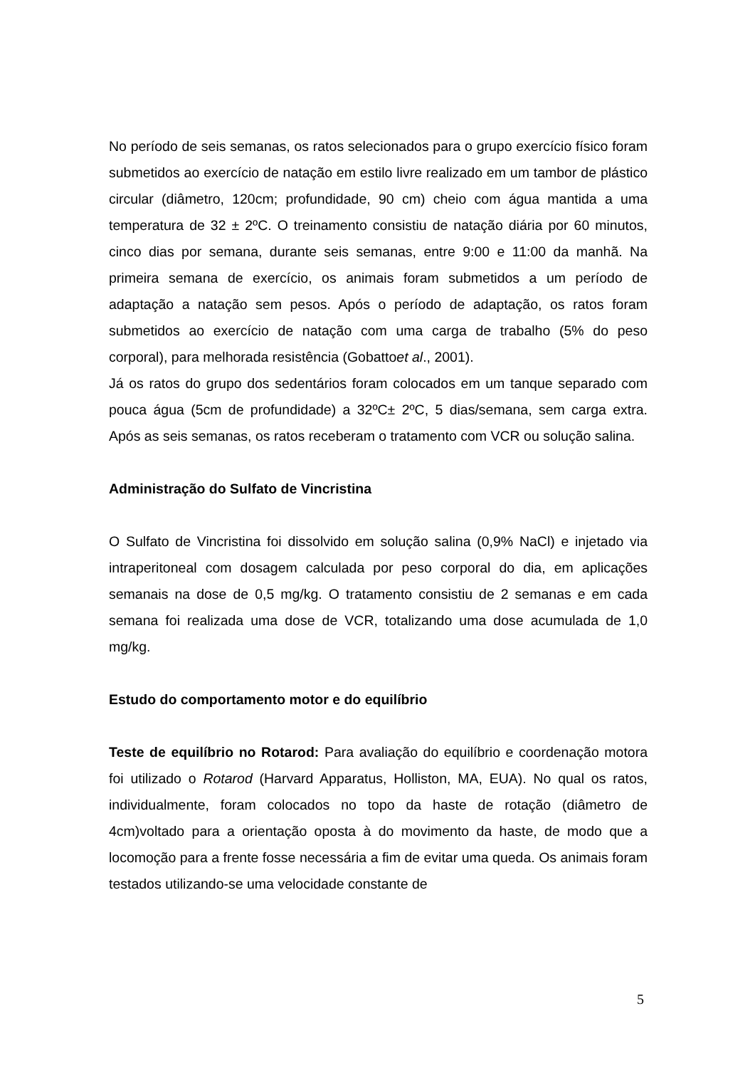No período de seis semanas, os ratos selecionados para o grupo exercício físico foram submetidos ao exercício de natação em estilo livre realizado em um tambor de plástico circular (diâmetro, 120cm; profundidade, 90 cm) cheio com água mantida a uma temperatura de 32 ± 2ºC. O treinamento consistiu de natação diária por 60 minutos, cinco dias por semana, durante seis semanas, entre 9:00 e 11:00 da manhã. Na primeira semana de exercício, os animais foram submetidos a um período de adaptação a natação sem pesos. Após o período de adaptação, os ratos foram submetidos ao exercício de natação com uma carga de trabalho (5% do peso corporal), para melhorada resistência (Gobattoet al., 2001).
Já os ratos do grupo dos sedentários foram colocados em um tanque separado com pouca água (5cm de profundidade) a 32ºC± 2ºC, 5 dias/semana, sem carga extra. Após as seis semanas, os ratos receberam o tratamento com VCR ou solução salina.
Administração do Sulfato de Vincristina
O Sulfato de Vincristina foi dissolvido em solução salina (0,9% NaCl) e injetado via intraperitoneal com dosagem calculada por peso corporal do dia, em aplicações semanais na dose de 0,5 mg/kg. O tratamento consistiu de 2 semanas e em cada semana foi realizada uma dose de VCR, totalizando uma dose acumulada de 1,0 mg/kg.
Estudo do comportamento motor e do equilíbrio
Teste de equilíbrio no Rotarod: Para avaliação do equilíbrio e coordenação motora foi utilizado o Rotarod (Harvard Apparatus, Holliston, MA, EUA). No qual os ratos, individualmente, foram colocados no topo da haste de rotação (diâmetro de 4cm)voltado para a orientação oposta à do movimento da haste, de modo que a locomoção para a frente fosse necessária a fim de evitar uma queda. Os animais foram testados utilizando-se uma velocidade constante de
5